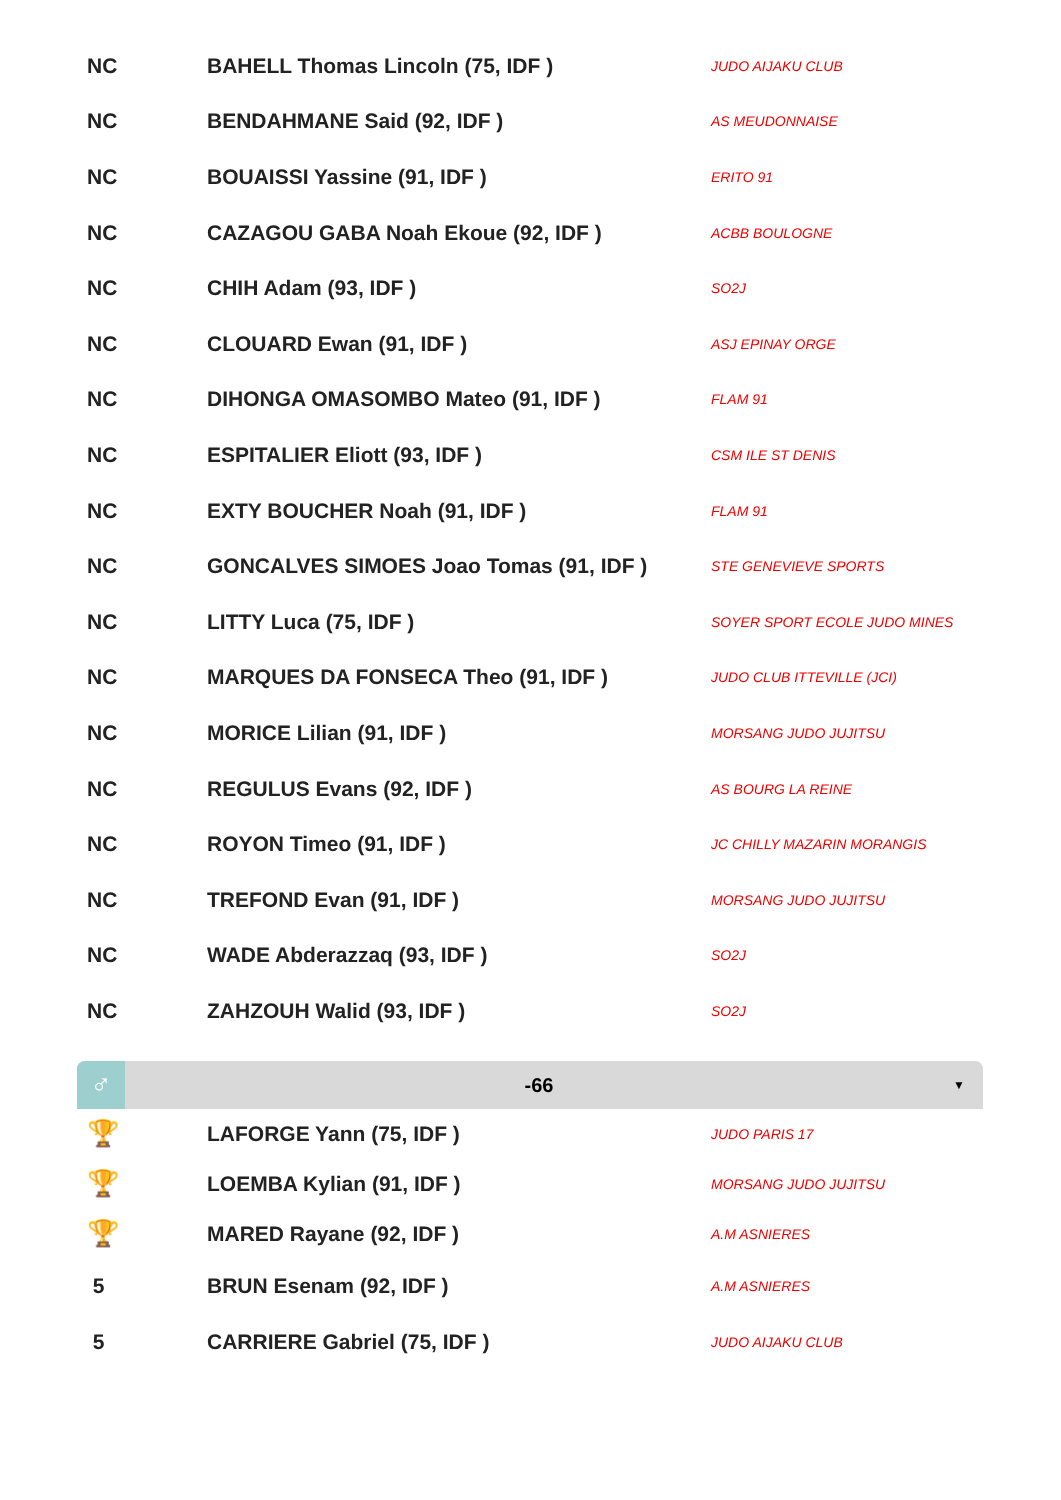| NC | BAHELL Thomas Lincoln (75, IDF ) | JUDO AIJAKU CLUB |
| NC | BENDAHMANE Said (92, IDF ) | AS MEUDONNAISE |
| NC | BOUAISSI Yassine (91, IDF ) | ERITO 91 |
| NC | CAZAGOU GABA Noah Ekoue (92, IDF ) | ACBB BOULOGNE |
| NC | CHIH Adam (93, IDF ) | SO2J |
| NC | CLOUARD Ewan (91, IDF ) | ASJ EPINAY ORGE |
| NC | DIHONGA OMASOMBO Mateo (91, IDF ) | FLAM 91 |
| NC | ESPITALIER Eliott (93, IDF ) | CSM ILE ST DENIS |
| NC | EXTY BOUCHER Noah (91, IDF ) | FLAM 91 |
| NC | GONCALVES SIMOES Joao Tomas (91, IDF ) | STE GENEVIEVE SPORTS |
| NC | LITTY Luca (75, IDF ) | SOYER SPORT ECOLE JUDO MINES |
| NC | MARQUES DA FONSECA Theo (91, IDF ) | JUDO CLUB ITTEVILLE (JCI) |
| NC | MORICE Lilian (91, IDF ) | MORSANG JUDO JUJITSU |
| NC | REGULUS Evans (92, IDF ) | AS BOURG LA REINE |
| NC | ROYON Timeo (91, IDF ) | JC CHILLY MAZARIN MORANGIS |
| NC | TREFOND Evan (91, IDF ) | MORSANG JUDO JUJITSU |
| NC | WADE Abderazzaq (93, IDF ) | SO2J |
| NC | ZAHZOUH Walid (93, IDF ) | SO2J |
♂
-66
▼
| 🏆 | LAFORGE Yann (75, IDF ) | JUDO PARIS 17 |
| 🏆 | LOEMBA Kylian (91, IDF ) | MORSANG JUDO JUJITSU |
| 🏆 | MARED Rayane (92, IDF ) | A.M ASNIERES |
| 5 | BRUN Esenam (92, IDF ) | A.M ASNIERES |
| 5 | CARRIERE Gabriel (75, IDF ) | JUDO AIJAKU CLUB |